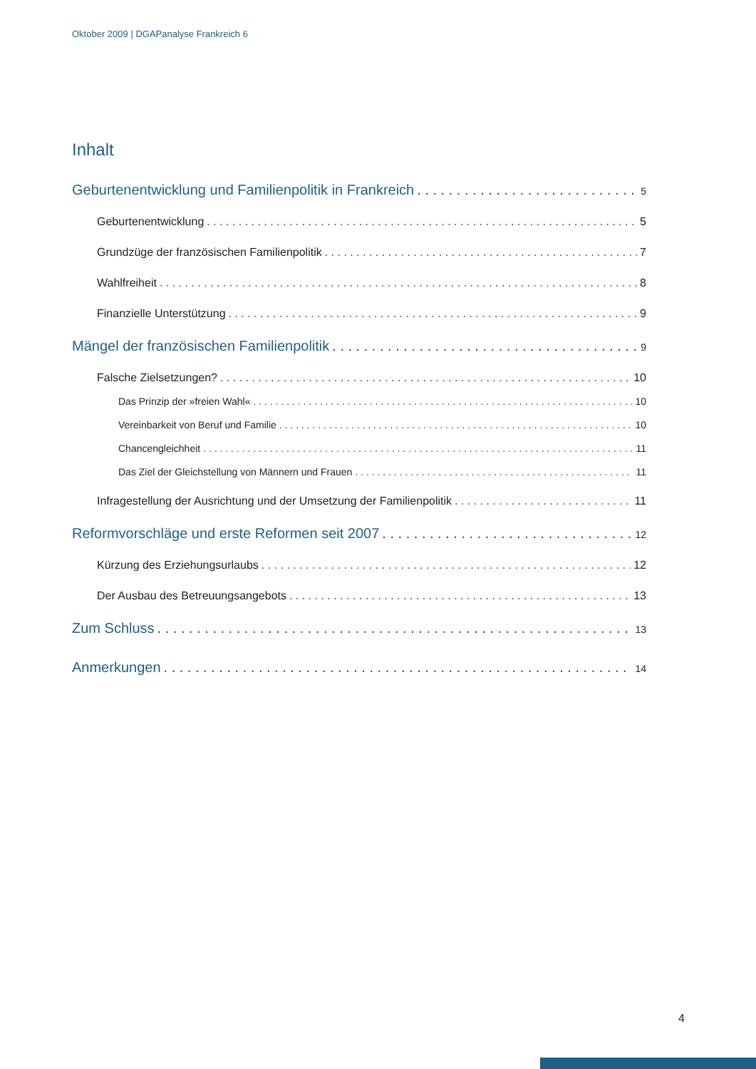Oktober 2009 | DGAPanalyse Frankreich 6
Inhalt
Geburtenentwicklung und Familienpolitik in Frankreich 5
Geburtenentwicklung 5
Grundzüge der französischen Familienpolitik 7
Wahlfreiheit 8
Finanzielle Unterstützung 9
Mängel der französischen Familienpolitik 9
Falsche Zielsetzungen? 10
Das Prinzip der »freien Wahl« 10
Vereinbarkeit von Beruf und Familie 10
Chancengleichheit 11
Das Ziel der Gleichstellung von Männern und Frauen 11
Infragestellung der Ausrichtung und der Umsetzung der Familienpolitik 11
Reformvorschläge und erste Reformen seit 2007 12
Kürzung des Erziehungsurlaubs 12
Der Ausbau des Betreuungsangebots 13
Zum Schluss 13
Anmerkungen 14
4